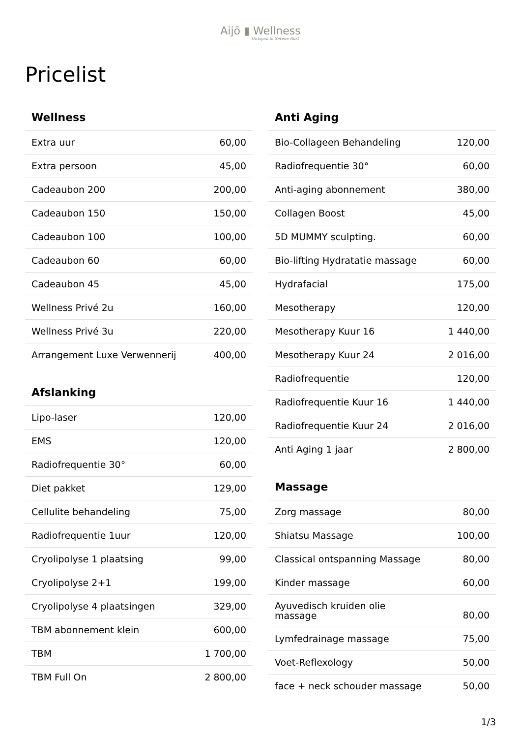Aijō ▮ Wellness
Ontspan in Serene Rust
Pricelist
| Wellness | |
| --- | --- |
| Extra uur | 60,00 |
| Extra persoon | 45,00 |
| Cadeaubon 200 | 200,00 |
| Cadeaubon 150 | 150,00 |
| Cadeaubon 100 | 100,00 |
| Cadeaubon 60 | 60,00 |
| Cadeaubon 45 | 45,00 |
| Wellness Privé 2u | 160,00 |
| Wellness Privé 3u | 220,00 |
| Arrangement Luxe Verwennerij | 400,00 |
| Afslanking | |
| --- | --- |
| Lipo-laser | 120,00 |
| EMS | 120,00 |
| Radiofrequentie 30° | 60,00 |
| Diet pakket | 129,00 |
| Cellulite behandeling | 75,00 |
| Radiofrequentie 1uur | 120,00 |
| Cryolipolyse 1 plaatsing | 99,00 |
| Cryolipolyse 2+1 | 199,00 |
| Cryolipolyse 4 plaatsingen | 329,00 |
| TBM abonnement klein | 600,00 |
| TBM | 1 700,00 |
| TBM Full On | 2 800,00 |
| Anti Aging | |
| --- | --- |
| Bio-Collageen Behandeling | 120,00 |
| Radiofrequentie 30° | 60,00 |
| Anti-aging abonnement | 380,00 |
| Collagen Boost | 45,00 |
| 5D MUMMY sculpting. | 60,00 |
| Bio-lifting Hydratatie massage | 60,00 |
| Hydrafacial | 175,00 |
| Mesotherapy | 120,00 |
| Mesotherapy Kuur 16 | 1 440,00 |
| Mesotherapy Kuur 24 | 2 016,00 |
| Radiofrequentie | 120,00 |
| Radiofrequentie Kuur 16 | 1 440,00 |
| Radiofrequentie Kuur 24 | 2 016,00 |
| Anti Aging 1 jaar | 2 800,00 |
| Massage | |
| --- | --- |
| Zorg massage | 80,00 |
| Shiatsu Massage | 100,00 |
| Classical ontspanning Massage | 80,00 |
| Kinder massage | 60,00 |
| Ayuvedisch kruiden olie massage | 80,00 |
| Lymfedrainage massage | 75,00 |
| Voet-Reflexology | 50,00 |
| face + neck schouder massage | 50,00 |
1/3